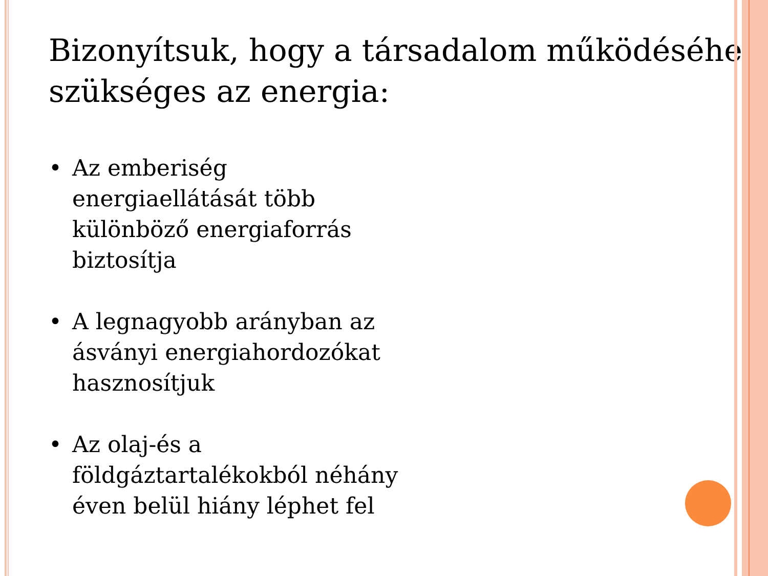Bizonyítsuk, hogy a társadalom működéséhez szükséges az energia:
• Az emberiség
energiaellátását több
különböző energiaforrás
biztosítja
• A legnagyobb arányban az ásványi energiahordozókat hasznosítjuk
• Az olaj-és a
földgáztartalékokból néhány éven belül hiány léphet fel